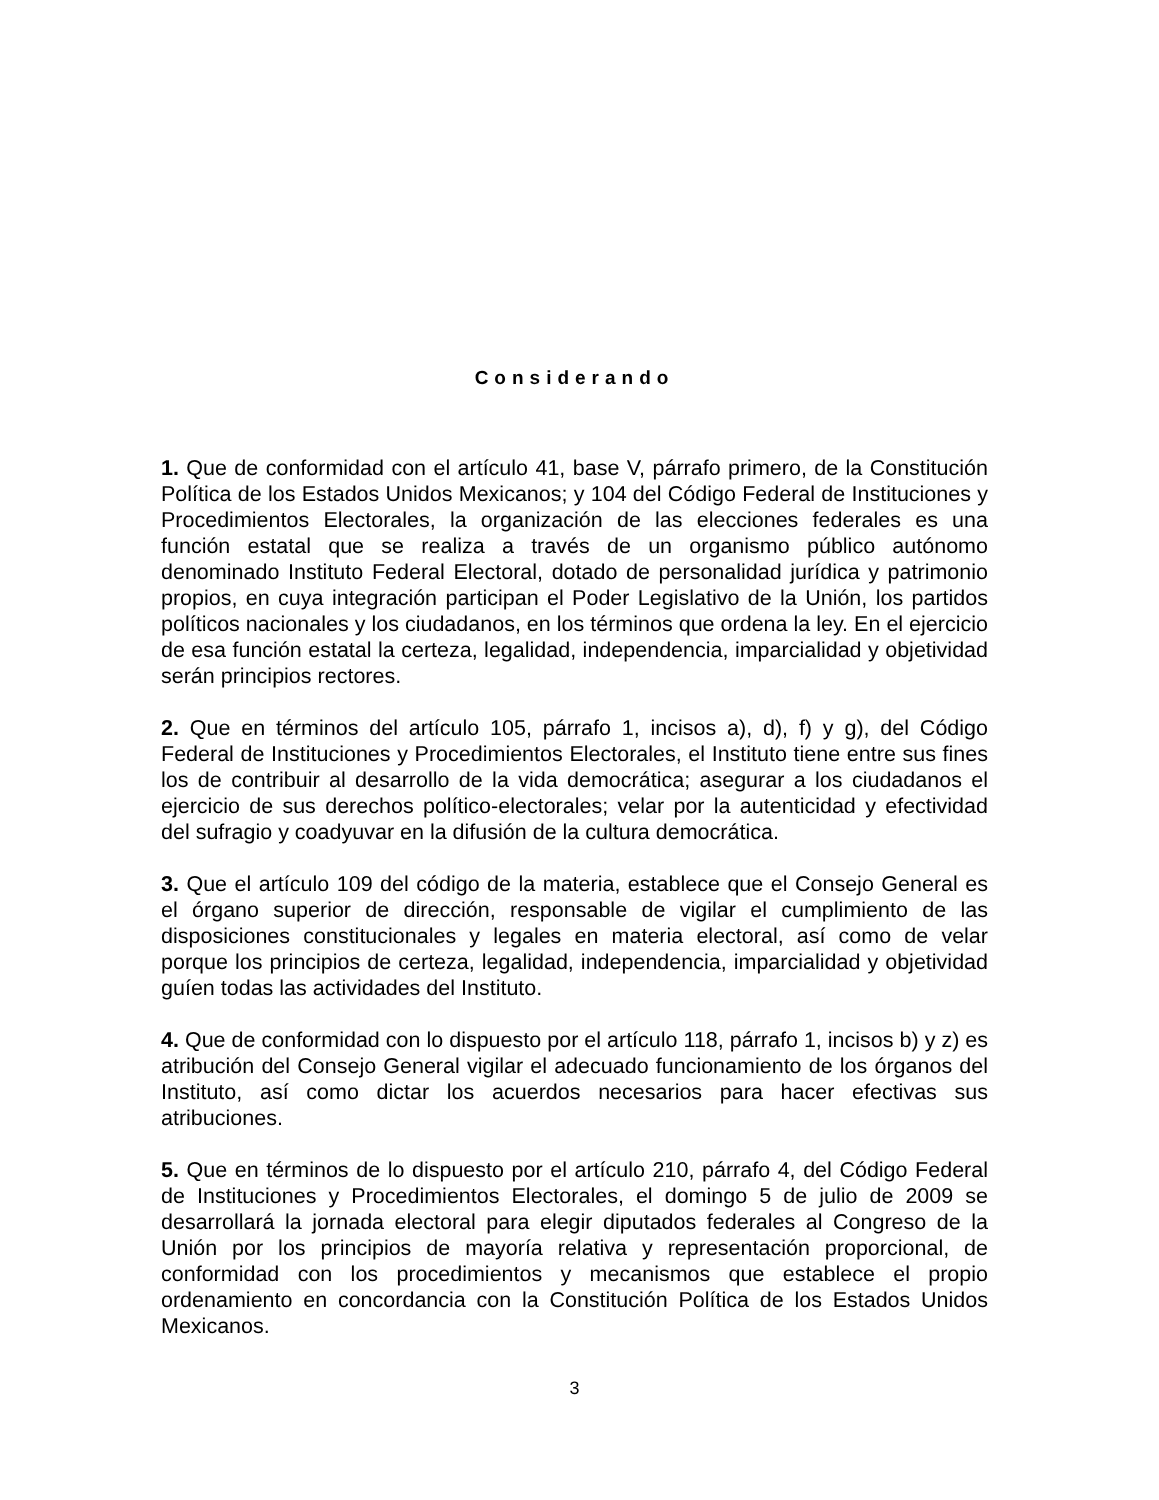Considerando
1. Que de conformidad con el artículo 41, base V, párrafo primero, de la Constitución Política de los Estados Unidos Mexicanos; y 104 del Código Federal de Instituciones y Procedimientos Electorales, la organización de las elecciones federales es una función estatal que se realiza a través de un organismo público autónomo denominado Instituto Federal Electoral, dotado de personalidad jurídica y patrimonio propios, en cuya integración participan el Poder Legislativo de la Unión, los partidos políticos nacionales y los ciudadanos, en los términos que ordena la ley. En el ejercicio de esa función estatal la certeza, legalidad, independencia, imparcialidad y objetividad serán principios rectores.
2. Que en términos del artículo 105, párrafo 1, incisos a), d), f) y g), del Código Federal de Instituciones y Procedimientos Electorales, el Instituto tiene entre sus fines los de contribuir al desarrollo de la vida democrática; asegurar a los ciudadanos el ejercicio de sus derechos político-electorales; velar por la autenticidad y efectividad del sufragio y coadyuvar en la difusión de la cultura democrática.
3. Que el artículo 109 del código de la materia, establece que el Consejo General es el órgano superior de dirección, responsable de vigilar el cumplimiento de las disposiciones constitucionales y legales en materia electoral, así como de velar porque los principios de certeza, legalidad, independencia, imparcialidad y objetividad guíen todas las actividades del Instituto.
4. Que de conformidad con lo dispuesto por el artículo 118, párrafo 1, incisos b) y z) es atribución del Consejo General vigilar el adecuado funcionamiento de los órganos del Instituto, así como dictar los acuerdos necesarios para hacer efectivas sus atribuciones.
5. Que en términos de lo dispuesto por el artículo 210, párrafo 4, del Código Federal de Instituciones y Procedimientos Electorales, el domingo 5 de julio de 2009 se desarrollará la jornada electoral para elegir diputados federales al Congreso de la Unión por los principios de mayoría relativa y representación proporcional, de conformidad con los procedimientos y mecanismos que establece el propio ordenamiento en concordancia con la Constitución Política de los Estados Unidos Mexicanos.
3